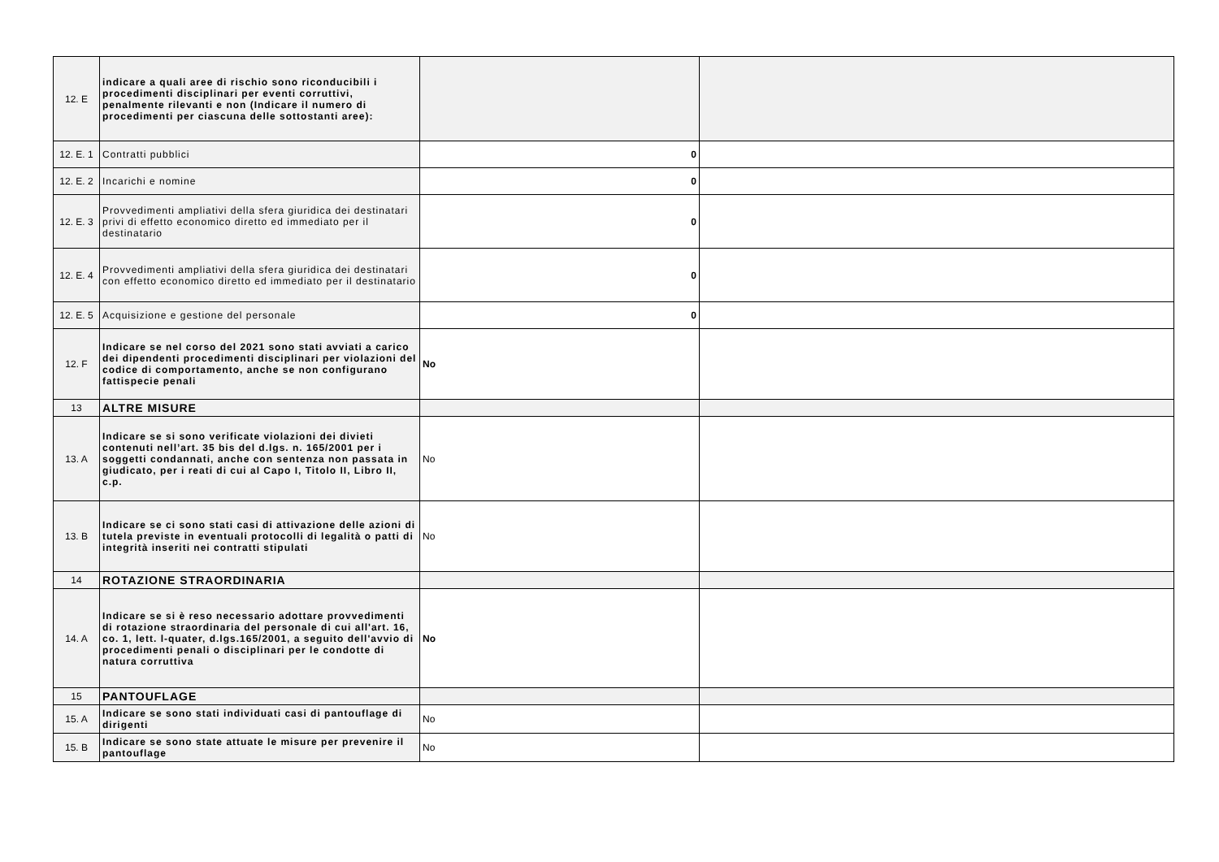| 12. E | indicare a quali aree di rischio sono riconducibili i procedimenti disciplinari per eventi corruttivi, penalmente rilevanti e non (Indicare il numero di procedimenti per ciascuna delle sottostanti aree): | | |
| 12. E. 1 | Contratti pubblici | 0 | |
| 12. E. 2 | Incarichi e nomine | 0 | |
| 12. E. 3 | Provvedimenti ampliativi della sfera giuridica dei destinatari privi di effetto economico diretto ed immediato per il destinatario | 0 | |
| 12. E. 4 | Provvedimenti ampliativi della sfera giuridica dei destinatari con effetto economico diretto ed immediato per il destinatario | 0 | |
| 12. E. 5 | Acquisizione e gestione del personale | 0 | |
| 12. F | Indicare se nel corso del 2021 sono stati avviati a carico dei dipendenti procedimenti disciplinari per violazioni del codice di comportamento, anche se non configurano fattispecie penali | No | |
| 13 | ALTRE MISURE | | |
| 13. A | Indicare se si sono verificate violazioni dei divieti contenuti nell’art. 35 bis del d.lgs. n. 165/2001 per i soggetti condannati, anche con sentenza non passata in giudicato, per i reati di cui al Capo I, Titolo II, Libro II, c.p. | No | |
| 13. B | Indicare se ci sono stati casi di attivazione delle azioni di tutela previste in eventuali protocolli di legalità o patti di integrità inseriti nei contratti stipulati | No | |
| 14 | ROTAZIONE STRAORDINARIA | | |
| 14. A | Indicare se si è reso necessario adottare provvedimenti di rotazione straordinaria del personale di cui all'art. 16, co. 1, lett. l-quater, d.lgs.165/2001, a seguito dell'avvio di procedimenti penali o disciplinari per le condotte di natura corruttiva | No | |
| 15 | PANTOUFLAGE | | |
| 15. A | Indicare se sono stati individuati casi di pantouflage di dirigenti | No | |
| 15. B | Indicare se sono state attuate le misure per prevenire il pantouflage | No | |